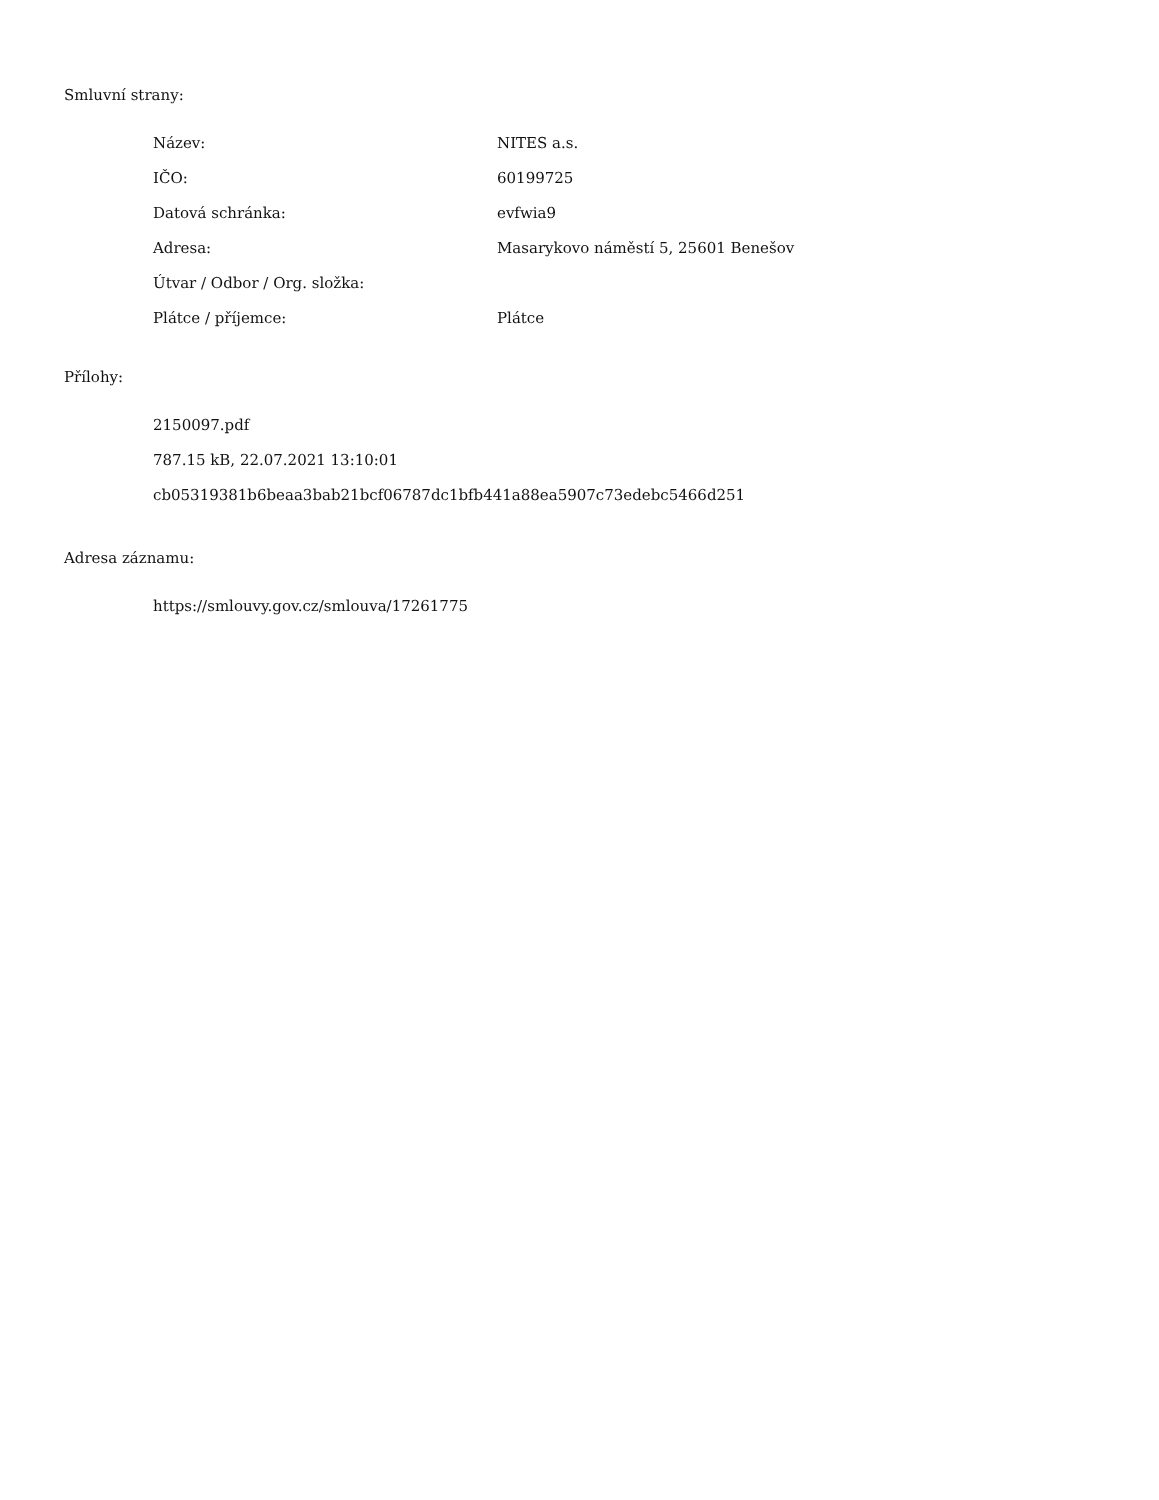Smluvní strany:
| Název: | NITES a.s. |
| IČO: | 60199725 |
| Datová schránka: | evfwia9 |
| Adresa: | Masarykovo náměstí 5, 25601 Benešov |
| Útvar / Odbor / Org. složka: | |
| Plátce / příjemce: | Plátce |
Přílohy:
2150097.pdf
787.15 kB, 22.07.2021 13:10:01
cb05319381b6beaa3bab21bcf06787dc1bfb441a88ea5907c73edebc5466d251
Adresa záznamu:
https://smlouvy.gov.cz/smlouva/17261775